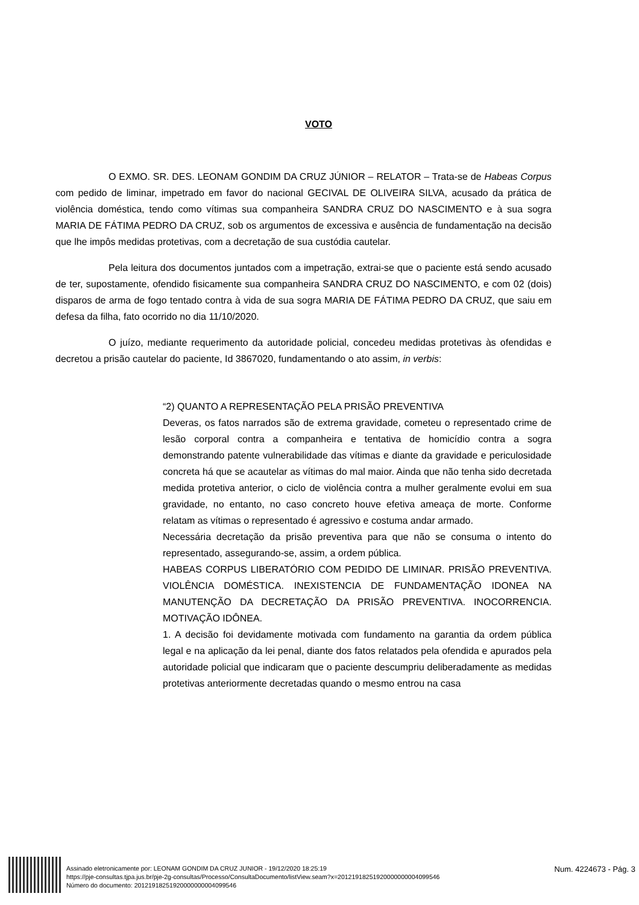VOTO
O EXMO. SR. DES. LEONAM GONDIM DA CRUZ JÚNIOR – RELATOR – Trata-se de Habeas Corpus com pedido de liminar, impetrado em favor do nacional GECIVAL DE OLIVEIRA SILVA, acusado da prática de violência doméstica, tendo como vítimas sua companheira SANDRA CRUZ DO NASCIMENTO e à sua sogra MARIA DE FÁTIMA PEDRO DA CRUZ, sob os argumentos de excessiva e ausência de fundamentação na decisão que lhe impôs medidas protetivas, com a decretação de sua custódia cautelar.
Pela leitura dos documentos juntados com a impetração, extrai-se que o paciente está sendo acusado de ter, supostamente, ofendido fisicamente sua companheira SANDRA CRUZ DO NASCIMENTO, e com 02 (dois) disparos de arma de fogo tentado contra à vida de sua sogra MARIA DE FÁTIMA PEDRO DA CRUZ, que saiu em defesa da filha, fato ocorrido no dia 11/10/2020.
O juízo, mediante requerimento da autoridade policial, concedeu medidas protetivas às ofendidas e decretou a prisão cautelar do paciente, Id 3867020, fundamentando o ato assim, in verbis:
“2) QUANTO A REPRESENTAÇÃO PELA PRISÃO PREVENTIVA
Deveras, os fatos narrados são de extrema gravidade, cometeu o representado crime de lesão corporal contra a companheira e tentativa de homicídio contra a sogra demonstrando patente vulnerabilidade das vítimas e diante da gravidade e periculosidade concreta há que se acautelar as vítimas do mal maior. Ainda que não tenha sido decretada medida protetiva anterior, o ciclo de violência contra a mulher geralmente evolui em sua gravidade, no entanto, no caso concreto houve efetiva ameaça de morte. Conforme relatam as vítimas o representado é agressivo e costuma andar armado.
Necessária decretação da prisão preventiva para que não se consuma o intento do representado, assegurando-se, assim, a ordem pública.
HABEAS CORPUS LIBERATÓRIO COM PEDIDO DE LIMINAR. PRISÃO PREVENTIVA. VIOLÊNCIA DOMÉSTICA. INEXISTENCIA DE FUNDAMENTAÇÃO IDONEA NA MANUTENÇÃO DA DECRETAÇÃO DA PRISÃO PREVENTIVA. INOCORRENCIA. MOTIVAÇÃO IDÔNEA.
1. A decisão foi devidamente motivada com fundamento na garantia da ordem pública legal e na aplicação da lei penal, diante dos fatos relatados pela ofendida e apurados pela autoridade policial que indicaram que o paciente descumpriu deliberadamente as medidas protetivas anteriormente decretadas quando o mesmo entrou na casa
Assinado eletronicamente por: LEONAM GONDIM DA CRUZ JUNIOR - 19/12/2020 18:25:19
https://pje-consultas.tjpa.jus.br/pje-2g-consultas/Processo/ConsultaDocumento/listView.seam?x=20121918251920000000004099546
Número do documento: 20121918251920000000004099546
Num. 4224673 - Pág. 3